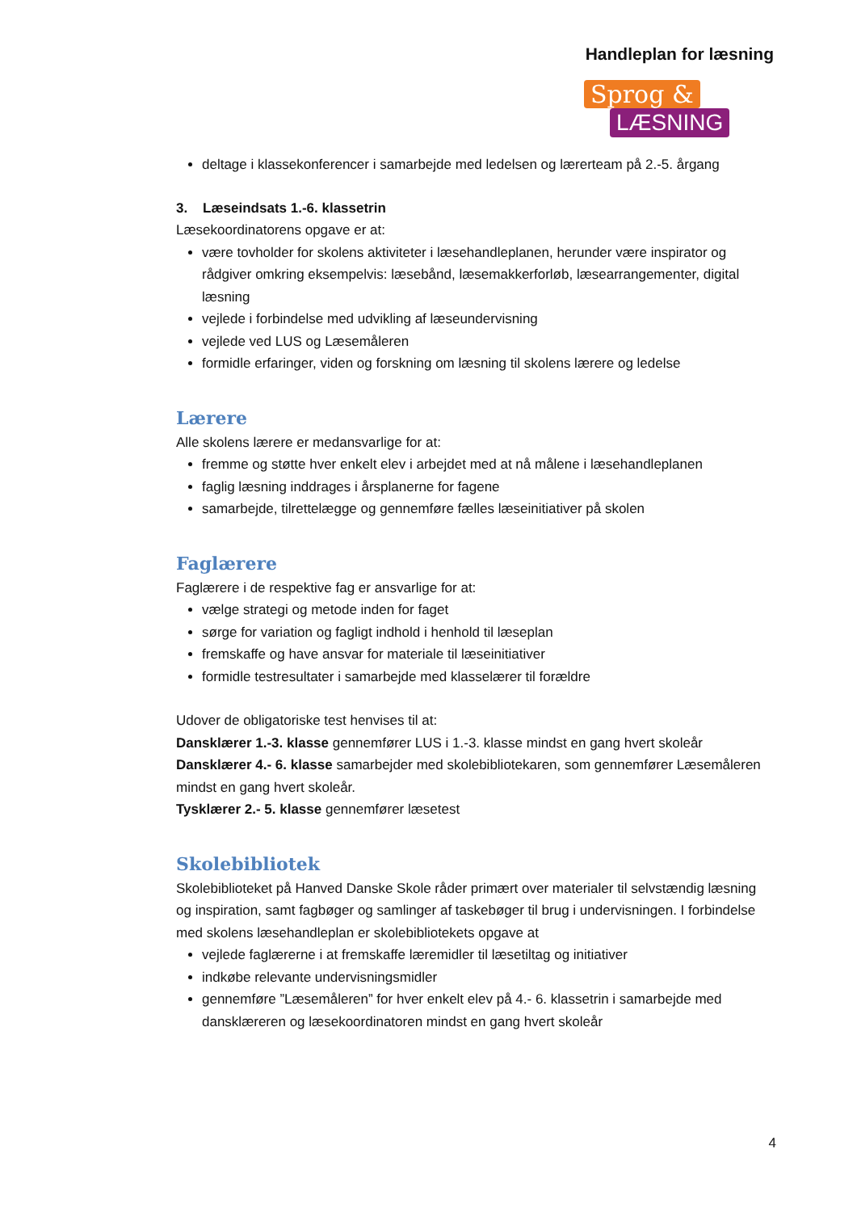Handleplan for læsning
Sprog &
LÆSNING
deltage i klassekonferencer i samarbejde med ledelsen og lærerteam på 2.-5. årgang
3. Læseindsats 1.-6. klassetrin
Læsekoordinatorens opgave er at:
være tovholder for skolens aktiviteter i læsehandleplanen, herunder være inspirator og rådgiver omkring eksempelvis: læsebånd, læsemakkerforløb, læsearrangementer, digital læsning
vejlede i forbindelse med udvikling af læseundervisning
vejlede ved LUS og Læsemåleren
formidle erfaringer, viden og forskning om læsning til skolens lærere og ledelse
Lærere
Alle skolens lærere er medansvarlige for at:
fremme og støtte hver enkelt elev i arbejdet med at nå målene i læsehandleplanen
faglig læsning inddrages i årsplanerne for fagene
samarbejde, tilrettelægge og gennemføre fælles læseinitiativer på skolen
Faglærere
Faglærere i de respektive fag er ansvarlige for at:
vælge strategi og metode inden for faget
sørge for variation og fagligt indhold i henhold til læseplan
fremskaffe og have ansvar for materiale til læseinitiativer
formidle testresultater i samarbejde med klasselærer til forældre
Udover de obligatoriske test henvises til at:
Dansklærer 1.-3. klasse gennemfører LUS i 1.-3. klasse mindst en gang hvert skoleår
Dansklærer 4.- 6. klasse samarbejder med skolebibliotekaren, som gennemfører Læsemåleren mindst en gang hvert skoleår.
Tysklærer 2.- 5. klasse gennemfører læsetest
Skolebibliotek
Skolebiblioteket på Hanved Danske Skole råder primært over materialer til selvstændig læsning og inspiration, samt fagbøger og samlinger af taskebøger til brug i undervisningen. I forbindelse med skolens læsehandleplan er skolebibliotekets opgave at
vejlede faglærerne i at fremskaffe læremidler til læsetiltag og initiativer
indkøbe relevante undervisningsmidler
gennemføre ”Læsemåleren” for hver enkelt elev på 4.- 6. klassetrin i samarbejde med dansklæreren og læsekoordinatoren mindst en gang hvert skoleår
4